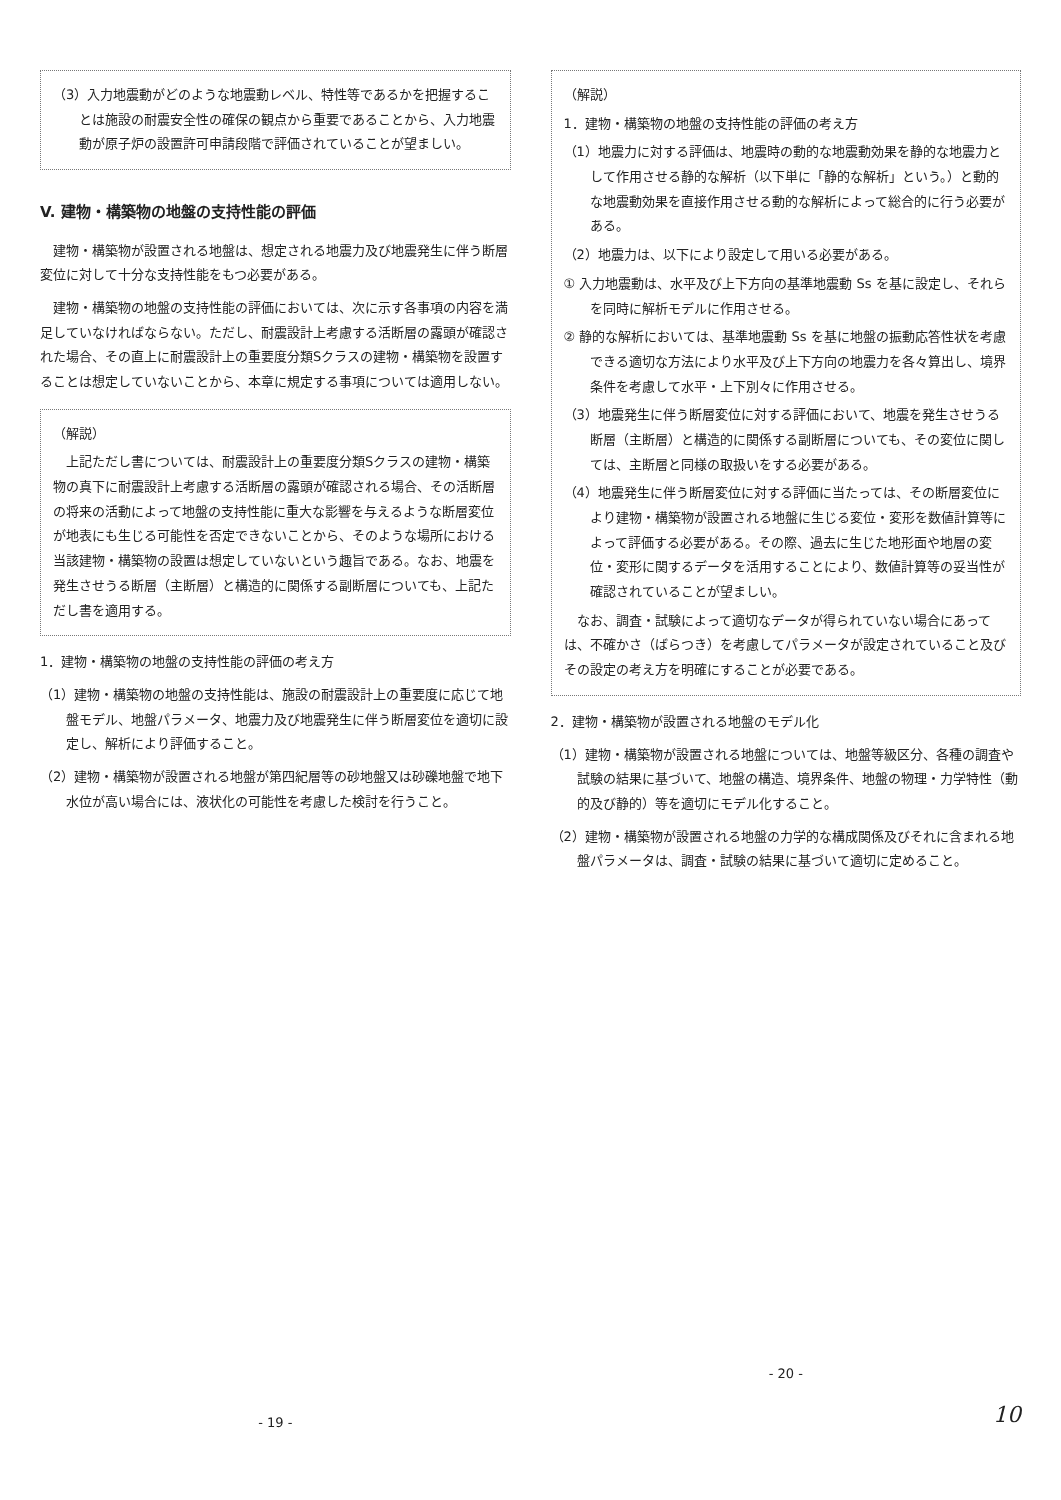（3）入力地震動がどのような地震動レベル、特性等であるかを把握することは施設の耐震安全性の確保の観点から重要であることから、入力地震動が原子炉の設置許可申請段階で評価されていることが望ましい。
V. 建物・構築物の地盤の支持性能の評価
　建物・構築物が設置される地盤は、想定される地震力及び地震発生に伴う断層変位に対して十分な支持性能をもつ必要がある。
　建物・構築物の地盤の支持性能の評価においては、次に示す各事項の内容を満足していなければならない。ただし、耐震設計上考慮する活断層の露頭が確認された場合、その直上に耐震設計上の重要度分類Sクラスの建物・構築物を設置することは想定していないことから、本章に規定する事項については適用しない。
（解説）
　上記ただし書については、耐震設計上の重要度分類Sクラスの建物・構築物の真下に耐震設計上考慮する活断層の露頭が確認される場合、その活断層の将来の活動によって地盤の支持性能に重大な影響を与えるような断層変位が地表にも生じる可能性を否定できないことから、そのような場所における当該建物・構築物の設置は想定していないという趣旨である。なお、地震を発生させうる断層（主断層）と構造的に関係する副断層についても、上記ただし書を適用する。
1．建物・構築物の地盤の支持性能の評価の考え方
（1）建物・構築物の地盤の支持性能は、施設の耐震設計上の重要度に応じて地盤モデル、地盤パラメータ、地震力及び地震発生に伴う断層変位を適切に設定し、解析により評価すること。
（2）建物・構築物が設置される地盤が第四紀層等の砂地盤又は砂礫地盤で地下水位が高い場合には、液状化の可能性を考慮した検討を行うこと。
- 19 -
（解説）
1．建物・構築物の地盤の支持性能の評価の考え方
（1）地震力に対する評価は、地震時の動的な地震動効果を静的な地震力として作用させる静的な解析（以下単に「静的な解析」という。）と動的な地震動効果を直接作用させる動的な解析によって総合的に行う必要がある。
（2）地震力は、以下により設定して用いる必要がある。
① 入力地震動は、水平及び上下方向の基準地震動 Ss を基に設定し、それらを同時に解析モデルに作用させる。
② 静的な解析においては、基準地震動 Ss を基に地盤の振動応答性状を考慮できる適切な方法により水平及び上下方向の地震力を各々算出し、境界条件を考慮して水平・上下別々に作用させる。
（3）地震発生に伴う断層変位に対する評価において、地震を発生させうる断層（主断層）と構造的に関係する副断層についても、その変位に関しては、主断層と同様の取扱いをする必要がある。
（4）地震発生に伴う断層変位に対する評価に当たっては、その断層変位により建物・構築物が設置される地盤に生じる変位・変形を数値計算等によって評価する必要がある。その際、過去に生じた地形面や地層の変位・変形に関するデータを活用することにより、数値計算等の妥当性が確認されていることが望ましい。
　なお、調査・試験によって適切なデータが得られていない場合にあっては、不確かさ（ばらつき）を考慮してパラメータが設定されていること及びその設定の考え方を明確にすることが必要である。
2．建物・構築物が設置される地盤のモデル化
（1）建物・構築物が設置される地盤については、地盤等級区分、各種の調査や試験の結果に基づいて、地盤の構造、境界条件、地盤の物理・力学特性（動的及び静的）等を適切にモデル化すること。
（2）建物・構築物が設置される地盤の力学的な構成関係及びそれに含まれる地盤パラメータは、調査・試験の結果に基づいて適切に定めること。
- 20 -
10